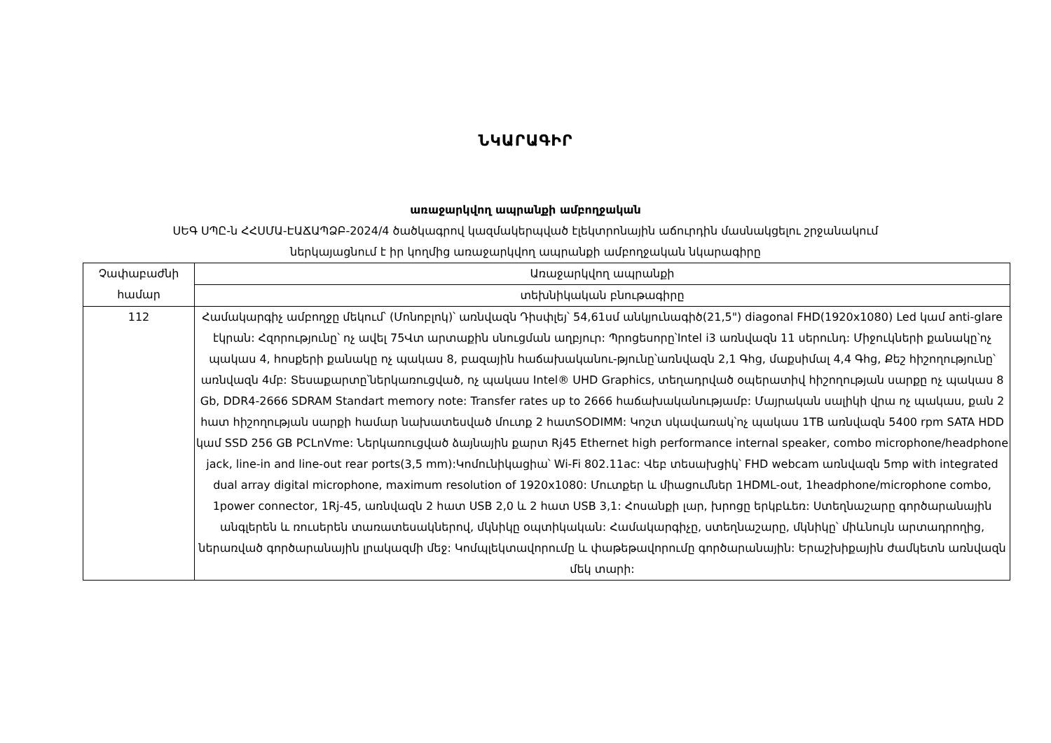ՆԿԱՐԱԳԻՐ
առաջարկվող ապրանքի ամբողջական
ՍԵԳ ՍՊԸ-ն ՀՀՍՄԱ-ԷԱՃԱՊՁԲ-2024/4 ծածկագրով կազմակերպված էլեկտրոնային աճուրդին մասնակցելու շրջանակում
ներկայացնում է իր կողմից առաջարկվող ապրանքի ամբողջական նկարագիրը
| Չափաբաժնի համար | Առաջարկվող ապրանքի |
| | տեխնիկական բնութագիրը |
| 112 | Համակարգիչ ամբողջը մեկում՝ (Մոնոբլոկ)՝ առնվազն Դիսփլեյ՝ 54,61սմ անկյունագիծ(21,5") diagonal FHD(1920x1080) Led կամ anti-glare էկրան: Հզորությունը՝ ոչ ավել 75Վտ արտաքին սնուցման աղբյուր: Պրոցեսորը՝Intel i3 առնվազն 11 սերունդ: Միջուկների քանակը՝ոչ պակաս 4, հոսքերի քանակը ոչ պակաս 8, բազային հաճախականու-թյունը՝առնվազն 2,1 Գhg, մաքսիմալ 4,4 Գhg, Քեշ հիշողությունը՝ առնվազն 4մբ: Տեսաքարտը՝ներկառուցված, ոչ պակաս Intel® UHD Graphics, տեղադրված օպերատիվ հիշողության սարքը ոչ պակաս 8 Gb, DDR4-2666 SDRAM Standart memory note: Transfer rates up to 2666 հաճախականությամբ: Մայրական սալիկի վրա ոչ պակաս, քան 2 հատ հիշողության սարքի համար նախատեսված մուտք 2 հատSODIMM: Կոշտ սկավառակ՝ոչ պակաս 1TB առնվազն 5400 rpm SATA HDD կամ SSD 256 GB PCLnVme: Ներկառուցված ձայնային քարտ Rj45 Ethernet high performance internal speaker, combo microphone/headphone jack, line-in and line-out rear ports(3,5 mm):Կոմունիկացիա՝ Wi-Fi 802.11ac: Վեբ տեսախցիկ՝ FHD webcam առնվազն 5mp with integrated dual array digital microphone, maximum resolution of 1920x1080: Մուտքեր և միացումներ 1HDML-out, 1headphone/microphone combo, 1power connector, 1Rj-45, առնվազն 2 հատ USB 2,0 և 2 հատ USB 3,1: Հոսանքի լար, խրոցը երկբևեռ: Ստեղնաշարը գործարանային անգլերեն և ռուսերեն տառատեսակներով, մկնիկը օպտիկական: Համակարգիչը, ստեղնաշարը, մկնիկը՝ միևնույն արտադրողից, ներառված գործարանային լրակազմի մեջ: Կոմպլեկտավորումը և փաթեթավորումը գործարանային: Երաշխիքային ժամկետն առնվազն մեկ տարի: |